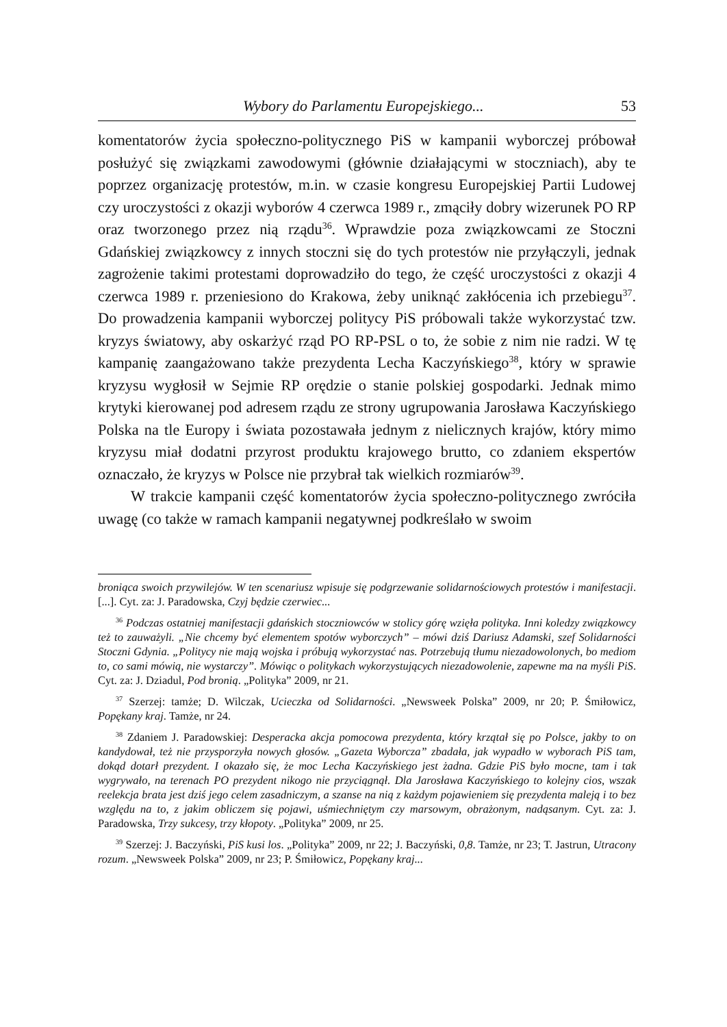Wybory do Parlamentu Europejskiego... 53
komentatorów życia społeczno-politycznego PiS w kampanii wyborczej próbował posłużyć się związkami zawodowymi (głównie działającymi w stoczniach), aby te poprzez organizację protestów, m.in. w czasie kongresu Europejskiej Partii Ludowej czy uroczystości z okazji wyborów 4 czerwca 1989 r., zmąciły dobry wizerunek PO RP oraz tworzonego przez nią rządu<sup>36</sup>. Wprawdzie poza związkowcami ze Stoczni Gdańskiej związkowcy z innych stoczni się do tych protestów nie przyłączyli, jednak zagrożenie takimi protestami doprowadziło do tego, że część uroczystości z okazji 4 czerwca 1989 r. przeniesiono do Krakowa, żeby uniknąć zakłócenia ich przebiegu<sup>37</sup>. Do prowadzenia kampanii wyborczej politycy PiS próbowali także wykorzystać tzw. kryzys światowy, aby oskarżyć rząd PO RP-PSL o to, że sobie z nim nie radzi. W tę kampanię zaangażowano także prezydenta Lecha Kaczyńskiego<sup>38</sup>, który w sprawie kryzysu wygłosił w Sejmie RP orędzie o stanie polskiej gospodarki. Jednak mimo krytyki kierowanej pod adresem rządu ze strony ugrupowania Jarosława Kaczyńskiego Polska na tle Europy i świata pozostawała jednym z nielicznych krajów, który mimo kryzysu miał dodatni przyrost produktu krajowego brutto, co zdaniem ekspertów oznaczało, że kryzys w Polsce nie przybrał tak wielkich rozmiarów<sup>39</sup>.
W trakcie kampanii część komentatorów życia społeczno-politycznego zwróciła uwagę (co także w ramach kampanii negatywnej podkreślało w swoim
broniąca swoich przywilejów. W ten scenariusz wpisuje się podgrzewanie solidarnościowych protestów i manifestacji. [...]. Cyt. za: J. Paradowska, Czyj będzie czerwiec...
<sup>36</sup> Podczas ostatniej manifestacji gdańskich stoczniowców w stolicy górę wzięła polityka. Inni koledzy związkowcy też to zauważyli. „Nie chcemy być elementem spotów wyborczych” – mówi dziś Dariusz Adamski, szef Solidarności Stoczni Gdynia. „Politycy nie mają wojska i próbują wykorzystać nas. Potrzebują tłumu niezadowolonych, bo mediom to, co sami mówią, nie wystarczy”. Mówiąc o politykach wykorzystujących niezadowolenie, zapewne ma na myśli PiS. Cyt. za: J. Dziadul, Pod bronią. „Polityka” 2009, nr 21.
<sup>37</sup> Szerzej: tamże; D. Wilczak, Ucieczka od Solidarności. „Newsweek Polska” 2009, nr 20; P. Śmiłowicz, Popękany kraj. Tamże, nr 24.
<sup>38</sup> Zdaniem J. Paradowskiej: Desperacka akcja pomocowa prezydenta, który krzątał się po Polsce, jakby to on kandydował, też nie przysporzyła nowych głosów. „Gazeta Wyborcza” zbadała, jak wypadło w wyborach PiS tam, dokąd dotarł prezydent. I okazało się, że moc Lecha Kaczyńskiego jest żadna. Gdzie PiS było mocne, tam i tak wygrywało, na terenach PO prezydent nikogo nie przyciągnął. Dla Jarosława Kaczyńskiego to kolejny cios, wszak reelekcja brata jest dziś jego celem zasadniczym, a szanse na nią z każdym pojawieniem się prezydenta maleją i to bez względu na to, z jakim obliczem się pojawi, uśmiechniętym czy marsowym, obrażonym, nadąsanym. Cyt. za: J. Paradowska, Trzy sukcesy, trzy kłopoty. „Polityka” 2009, nr 25.
<sup>39</sup> Szerzej: J. Baczyński, PiS kusi los. „Polityka” 2009, nr 22; J. Baczyński, 0,8. Tamże, nr 23; T. Jastrun, Utracony rozum. „Newsweek Polska” 2009, nr 23; P. Śmiłowicz, Popękany kraj...